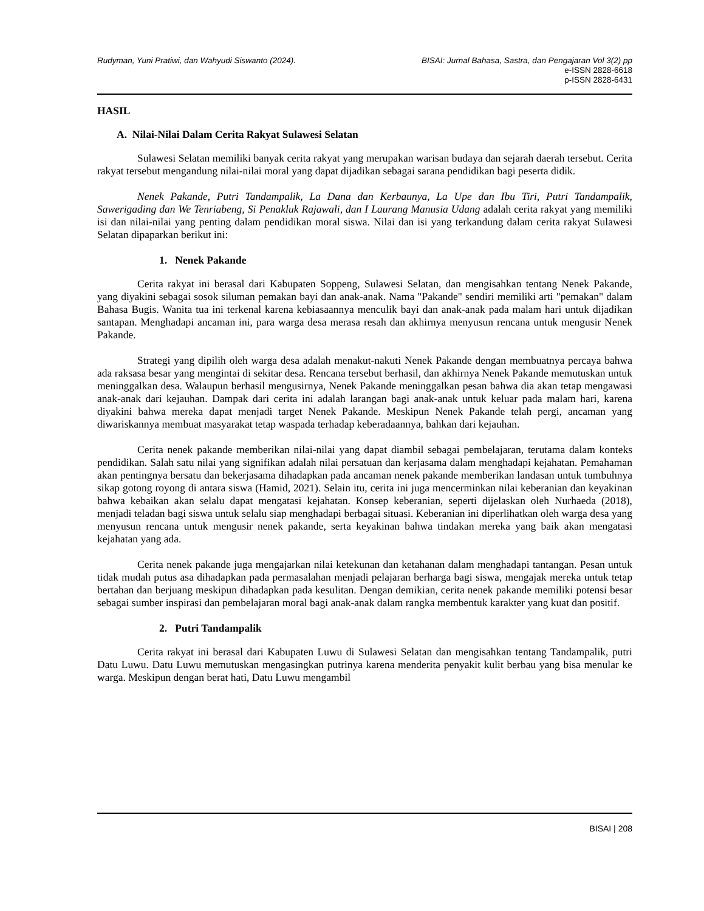Rudyman, Yuni Pratiwi, dan Wahyudi Siswanto (2024).
BISAI: Jurnal Bahasa, Sastra, dan Pengajaran Vol 3(2) pp
e-ISSN 2828-6618
p-ISSN 2828-6431
HASIL
A. Nilai-Nilai Dalam Cerita Rakyat Sulawesi Selatan
Sulawesi Selatan memiliki banyak cerita rakyat yang merupakan warisan budaya dan sejarah daerah tersebut. Cerita rakyat tersebut mengandung nilai-nilai moral yang dapat dijadikan sebagai sarana pendidikan bagi peserta didik.
Nenek Pakande, Putri Tandampalik, La Dana dan Kerbaunya, La Upe dan Ibu Tiri, Putri Tandampalik, Sawerigading dan We Tenriabeng, Si Penakluk Rajawali, dan I Laurang Manusia Udang adalah cerita rakyat yang memiliki isi dan nilai-nilai yang penting dalam pendidikan moral siswa. Nilai dan isi yang terkandung dalam cerita rakyat Sulawesi Selatan dipaparkan berikut ini:
1. Nenek Pakande
Cerita rakyat ini berasal dari Kabupaten Soppeng, Sulawesi Selatan, dan mengisahkan tentang Nenek Pakande, yang diyakini sebagai sosok siluman pemakan bayi dan anak-anak. Nama "Pakande" sendiri memiliki arti "pemakan" dalam Bahasa Bugis. Wanita tua ini terkenal karena kebiasaannya menculik bayi dan anak-anak pada malam hari untuk dijadikan santapan. Menghadapi ancaman ini, para warga desa merasa resah dan akhirnya menyusun rencana untuk mengusir Nenek Pakande.
Strategi yang dipilih oleh warga desa adalah menakut-nakuti Nenek Pakande dengan membuatnya percaya bahwa ada raksasa besar yang mengintai di sekitar desa. Rencana tersebut berhasil, dan akhirnya Nenek Pakande memutuskan untuk meninggalkan desa. Walaupun berhasil mengusirnya, Nenek Pakande meninggalkan pesan bahwa dia akan tetap mengawasi anak-anak dari kejauhan. Dampak dari cerita ini adalah larangan bagi anak-anak untuk keluar pada malam hari, karena diyakini bahwa mereka dapat menjadi target Nenek Pakande. Meskipun Nenek Pakande telah pergi, ancaman yang diwariskannya membuat masyarakat tetap waspada terhadap keberadaannya, bahkan dari kejauhan.
Cerita nenek pakande memberikan nilai-nilai yang dapat diambil sebagai pembelajaran, terutama dalam konteks pendidikan. Salah satu nilai yang signifikan adalah nilai persatuan dan kerjasama dalam menghadapi kejahatan. Pemahaman akan pentingnya bersatu dan bekerjasama dihadapkan pada ancaman nenek pakande memberikan landasan untuk tumbuhnya sikap gotong royong di antara siswa (Hamid, 2021). Selain itu, cerita ini juga mencerminkan nilai keberanian dan keyakinan bahwa kebaikan akan selalu dapat mengatasi kejahatan. Konsep keberanian, seperti dijelaskan oleh Nurhaeda (2018), menjadi teladan bagi siswa untuk selalu siap menghadapi berbagai situasi. Keberanian ini diperlihatkan oleh warga desa yang menyusun rencana untuk mengusir nenek pakande, serta keyakinan bahwa tindakan mereka yang baik akan mengatasi kejahatan yang ada.
Cerita nenek pakande juga mengajarkan nilai ketekunan dan ketahanan dalam menghadapi tantangan. Pesan untuk tidak mudah putus asa dihadapkan pada permasalahan menjadi pelajaran berharga bagi siswa, mengajak mereka untuk tetap bertahan dan berjuang meskipun dihadapkan pada kesulitan. Dengan demikian, cerita nenek pakande memiliki potensi besar sebagai sumber inspirasi dan pembelajaran moral bagi anak-anak dalam rangka membentuk karakter yang kuat dan positif.
2. Putri Tandampalik
Cerita rakyat ini berasal dari Kabupaten Luwu di Sulawesi Selatan dan mengisahkan tentang Tandampalik, putri Datu Luwu. Datu Luwu memutuskan mengasingkan putrinya karena menderita penyakit kulit berbau yang bisa menular ke warga. Meskipun dengan berat hati, Datu Luwu mengambil
BISAI | 208